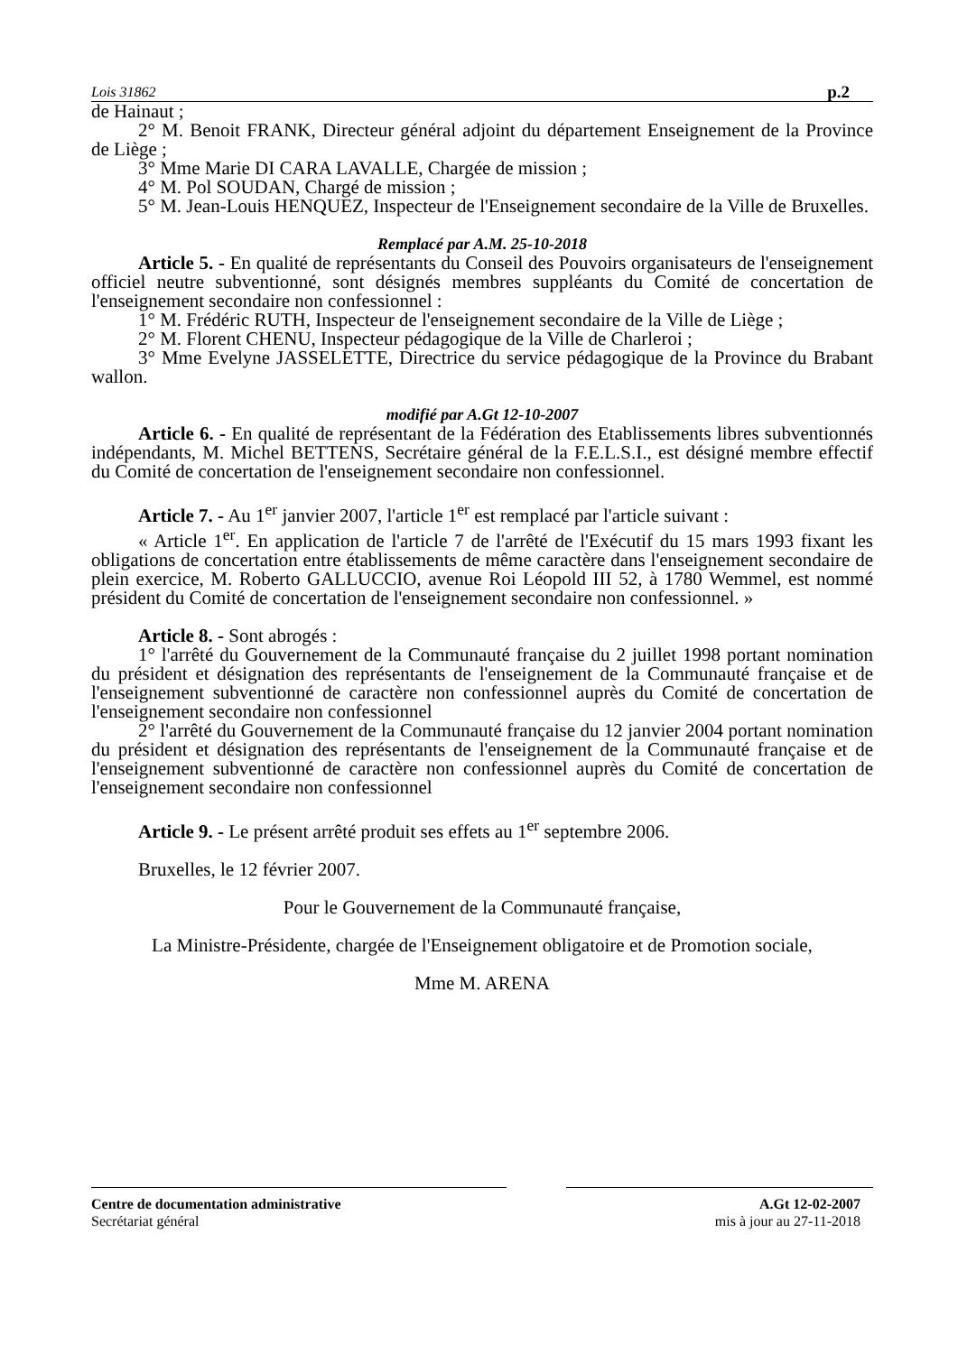Lois 31862 p.2
de Hainaut ;
2° M. Benoit FRANK, Directeur général adjoint du département Enseignement de la Province de Liège ;
3° Mme Marie DI CARA LAVALLE, Chargée de mission ;
4° M. Pol SOUDAN, Chargé de mission ;
5° M. Jean-Louis HENQUEZ, Inspecteur de l'Enseignement secondaire de la Ville de Bruxelles.
Remplacé par A.M. 25-10-2018
Article 5. - En qualité de représentants du Conseil des Pouvoirs organisateurs de l'enseignement officiel neutre subventionné, sont désignés membres suppléants du Comité de concertation de l'enseignement secondaire non confessionnel :
1° M. Frédéric RUTH, Inspecteur de l'enseignement secondaire de la Ville de Liège ;
2° M. Florent CHENU, Inspecteur pédagogique de la Ville de Charleroi ;
3° Mme Evelyne JASSELETTE, Directrice du service pédagogique de la Province du Brabant wallon.
modifié par A.Gt 12-10-2007
Article 6. - En qualité de représentant de la Fédération des Etablissements libres subventionnés indépendants, M. Michel BETTENS, Secrétaire général de la F.E.L.S.I., est désigné membre effectif du Comité de concertation de l'enseignement secondaire non confessionnel.
Article 7. - Au 1<sup>er</sup> janvier 2007, l'article 1<sup>er</sup> est remplacé par l'article suivant :
« Article 1<sup>er</sup>. En application de l'article 7 de l'arrêté de l'Exécutif du 15 mars 1993 fixant les obligations de concertation entre établissements de même caractère dans l'enseignement secondaire de plein exercice, M. Roberto GALLUCCIO, avenue Roi Léopold III 52, à 1780 Wemmel, est nommé président du Comité de concertation de l'enseignement secondaire non confessionnel. »
Article 8. - Sont abrogés :
1° l'arrêté du Gouvernement de la Communauté française du 2 juillet 1998 portant nomination du président et désignation des représentants de l'enseignement de la Communauté française et de l'enseignement subventionné de caractère non confessionnel auprès du Comité de concertation de l'enseignement secondaire non confessionnel
2° l'arrêté du Gouvernement de la Communauté française du 12 janvier 2004 portant nomination du président et désignation des représentants de l'enseignement de la Communauté française et de l'enseignement subventionné de caractère non confessionnel auprès du Comité de concertation de l'enseignement secondaire non confessionnel
Article 9. - Le présent arrêté produit ses effets au 1<sup>er</sup> septembre 2006.
Bruxelles, le 12 février 2007.
Pour le Gouvernement de la Communauté française,
La Ministre-Présidente, chargée de l'Enseignement obligatoire et de Promotion sociale,
Mme M. ARENA
Centre de documentation administrative
Secrétariat général
A.Gt 12-02-2007
mis à jour au 27-11-2018